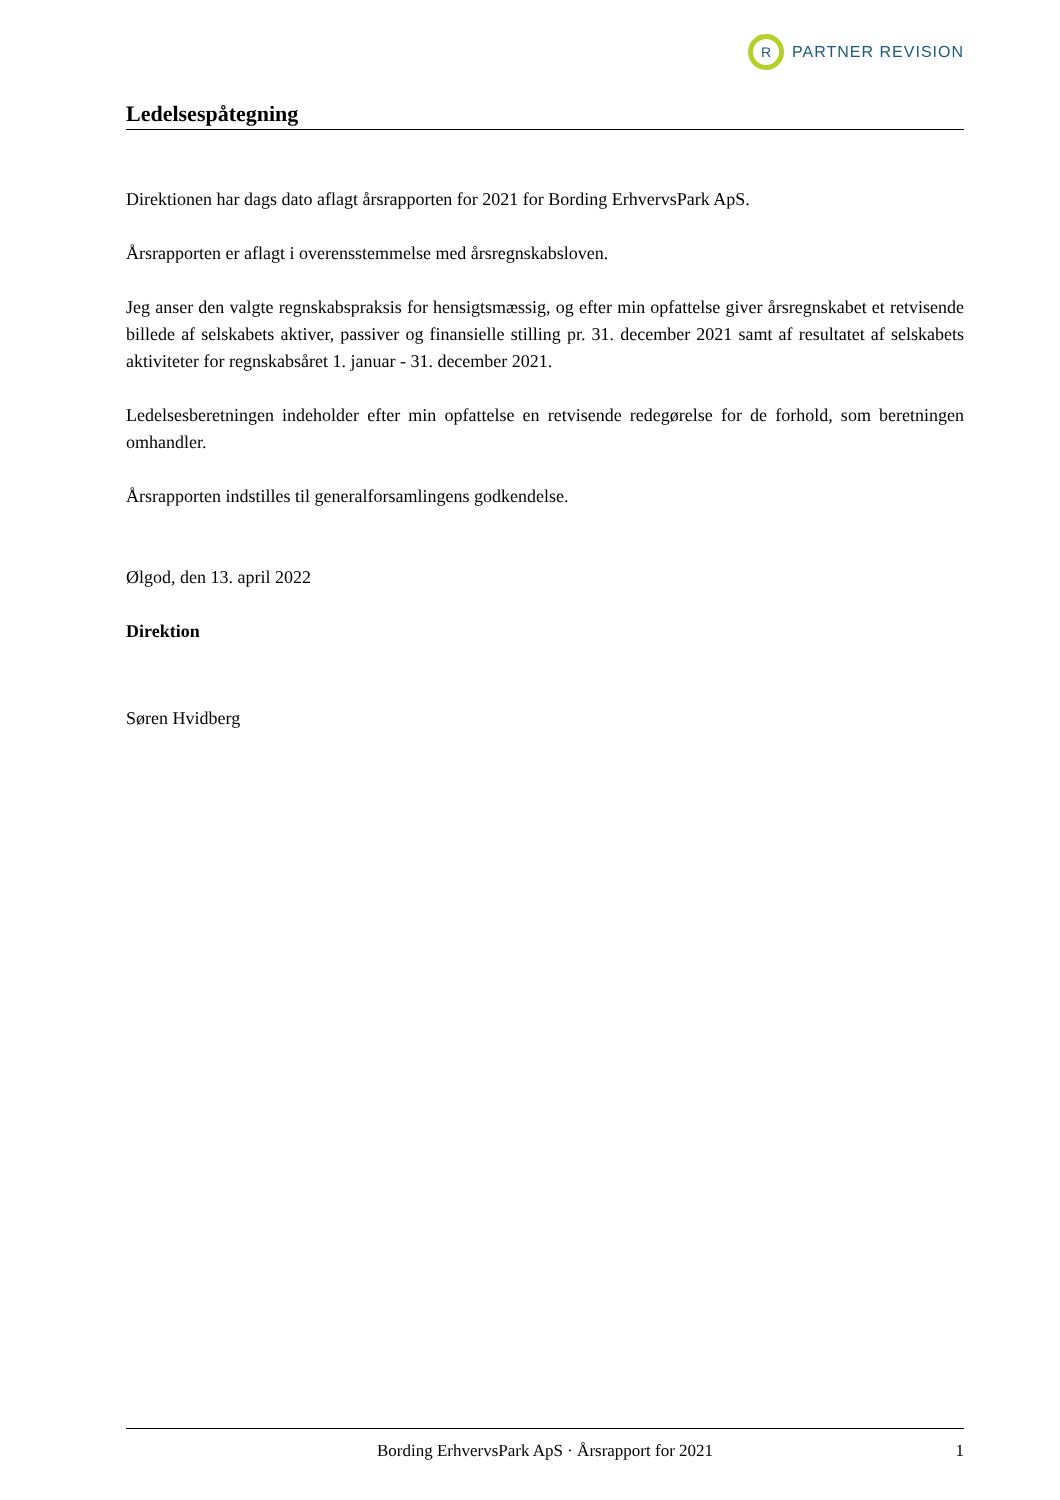R
PARTNER REVISION
Ledelsespåtegning
Direktionen har dags dato aflagt årsrapporten for 2021 for Bording ErhvervsPark ApS.
Årsrapporten er aflagt i overensstemmelse med årsregnskabsloven.
Jeg anser den valgte regnskabspraksis for hensigtsmæssig, og efter min opfattelse giver årsregnskabet et retvisende billede af selskabets aktiver, passiver og finansielle stilling pr. 31. december 2021 samt af resultatet af selskabets aktiviteter for regnskabsåret 1. januar - 31. december 2021.
Ledelsesberetningen indeholder efter min opfattelse en retvisende redegørelse for de forhold, som beretningen omhandler.
Årsrapporten indstilles til generalforsamlingens godkendelse.
Ølgod, den 13. april 2022
Direktion
Søren Hvidberg
Bording ErhvervsPark ApS · Årsrapport for 2021 1